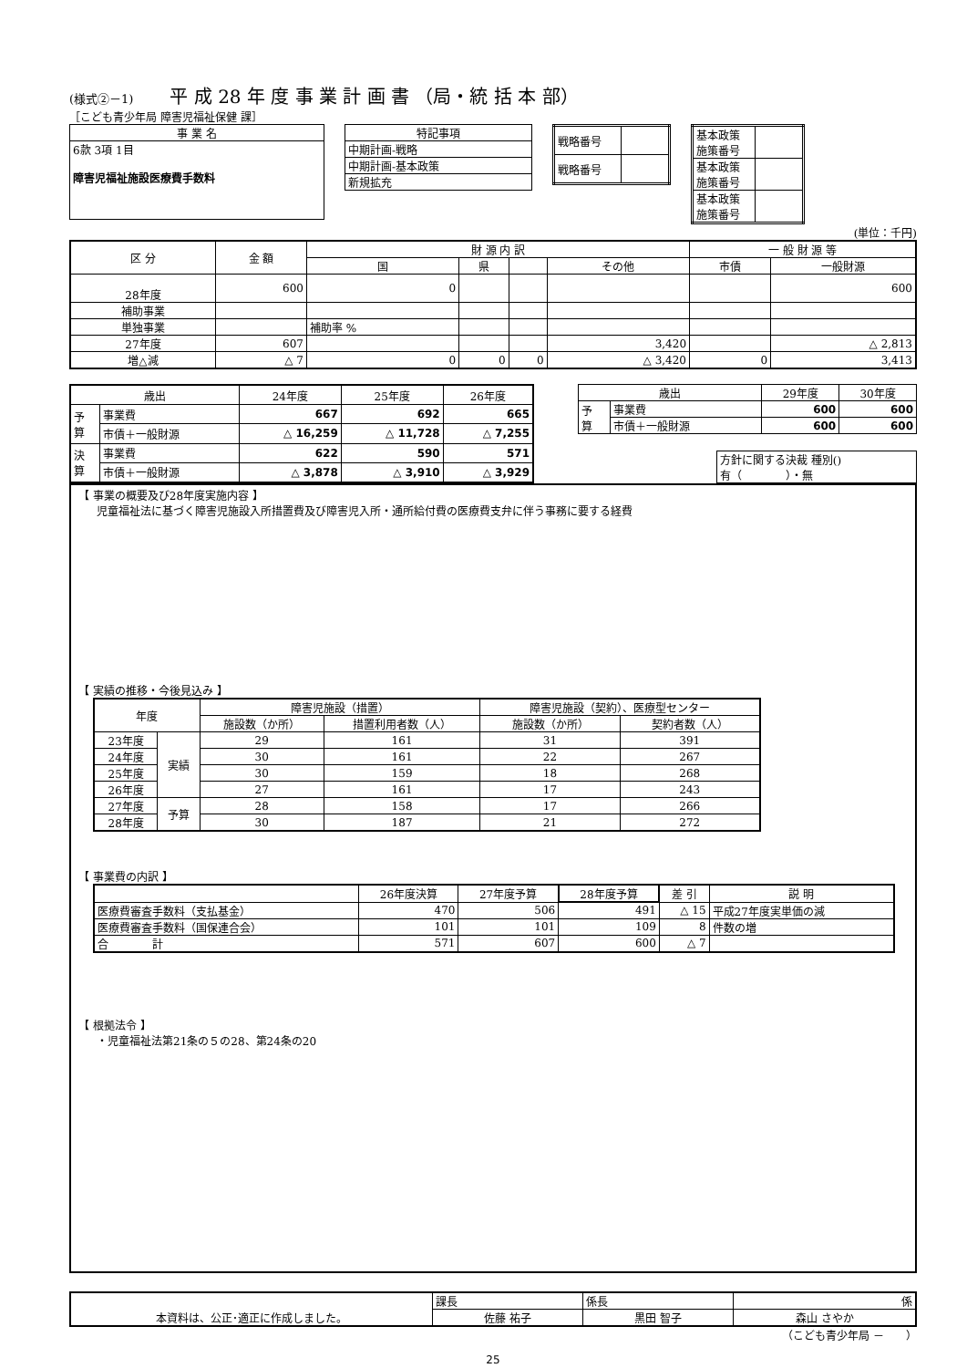(様式②－1)　　平 成 28 年 度 事 業 計 画 書 （局・統 括 本 部）
［こども青少年局 障害児福祉保健 課］
| 事 業 名 |
| 6款 3項 1目 障害児福祉施設医療費手数料 |
| 特記事項 |
| 中期計画-戦略 |
| 中期計画-基本政策 |
| 新規拡充 |
| 戦略番号 | |
| 戦略番号 | |
| 基本政策 施策番号 | |
| 基本政策 施策番号 | |
| 基本政策 施策番号 | |
(単位：千円)
| 区 分 | 金 額 | 財 源 内 訳 | | | | 一 般 財 源 等 | |
| --- | --- | --- | --- | --- | --- | --- | --- |
| | | 国 | 県 | | その他 | 市債 | 一般財源 |
| 28年度 | 600 | 0 | | | | | 600 |
| 補助事業 | | | | | | | |
| 単独事業 | | 補助率 % | | | | | |
| 27年度 | 607 | | | | 3,420 | | △ 2,813 |
| 増△減 | △ 7 | 0 | 0 | 0 | △ 3,420 | 0 | 3,413 |
| 歳出 | | 24年度 | 25年度 | 26年度 |
| --- | --- | --- | --- | --- |
| 予 算 | 事業費 | 667 | 692 | 665 |
| | 市債＋一般財源 | △ 16,259 | △ 11,728 | △ 7,255 |
| 決 算 | 事業費 | 622 | 590 | 571 |
| | 市債＋一般財源 | △ 3,878 | △ 3,910 | △ 3,929 |
| 歳出 | | 29年度 | 30年度 |
| --- | --- | --- | --- |
| 予 算 | 事業費 | 600 | 600 |
| | 市債＋一般財源 | 600 | 600 |
| 方針に関する決裁 種別() 有（ ）・無 |
【 事業の概要及び28年度実施内容 】
児童福祉法に基づく障害児施設入所措置費及び障害児入所・通所給付費の医療費支弁に伴う事務に要する経費
【 実績の推移・今後見込み 】
| 年度 | | 障害児施設（措置） | | 障害児施設（契約）、医療型センター | |
| --- | --- | --- | --- | --- | --- |
| | | 施設数（か所） | 措置利用者数（人） | 施設数（か所） | 契約者数（人） |
| 23年度 | 実績 | 29 | 161 | 31 | 391 |
| 24年度 | | 30 | 161 | 22 | 267 |
| 25年度 | | 30 | 159 | 18 | 268 |
| 26年度 | | 27 | 161 | 17 | 243 |
| 27年度 | 予算 | 28 | 158 | 17 | 266 |
| 28年度 | | 30 | 187 | 21 | 272 |
【 事業費の内訳 】
| | 26年度決算 | 27年度予算 | 28年度予算 | 差 引 | 説 明 |
| --- | --- | --- | --- | --- | --- |
| 医療費審査手数料（支払基金） | 470 | 506 | 491 | △ 15 | 平成27年度実単価の減 |
| 医療費審査手数料（国保連合会） | 101 | 101 | 109 | 8 | 件数の増 |
| 合 計 | 571 | 607 | 600 | △ 7 | |
【 根拠法令 】
・児童福祉法第21条の５の28、第24条の20
| 本資料は、公正･適正に作成しました。 | 課長 | 係長 | 係 |
| | 佐藤 祐子 | 黒田 智子 | 森山 さやか |
（こども青少年局 －　　）
25